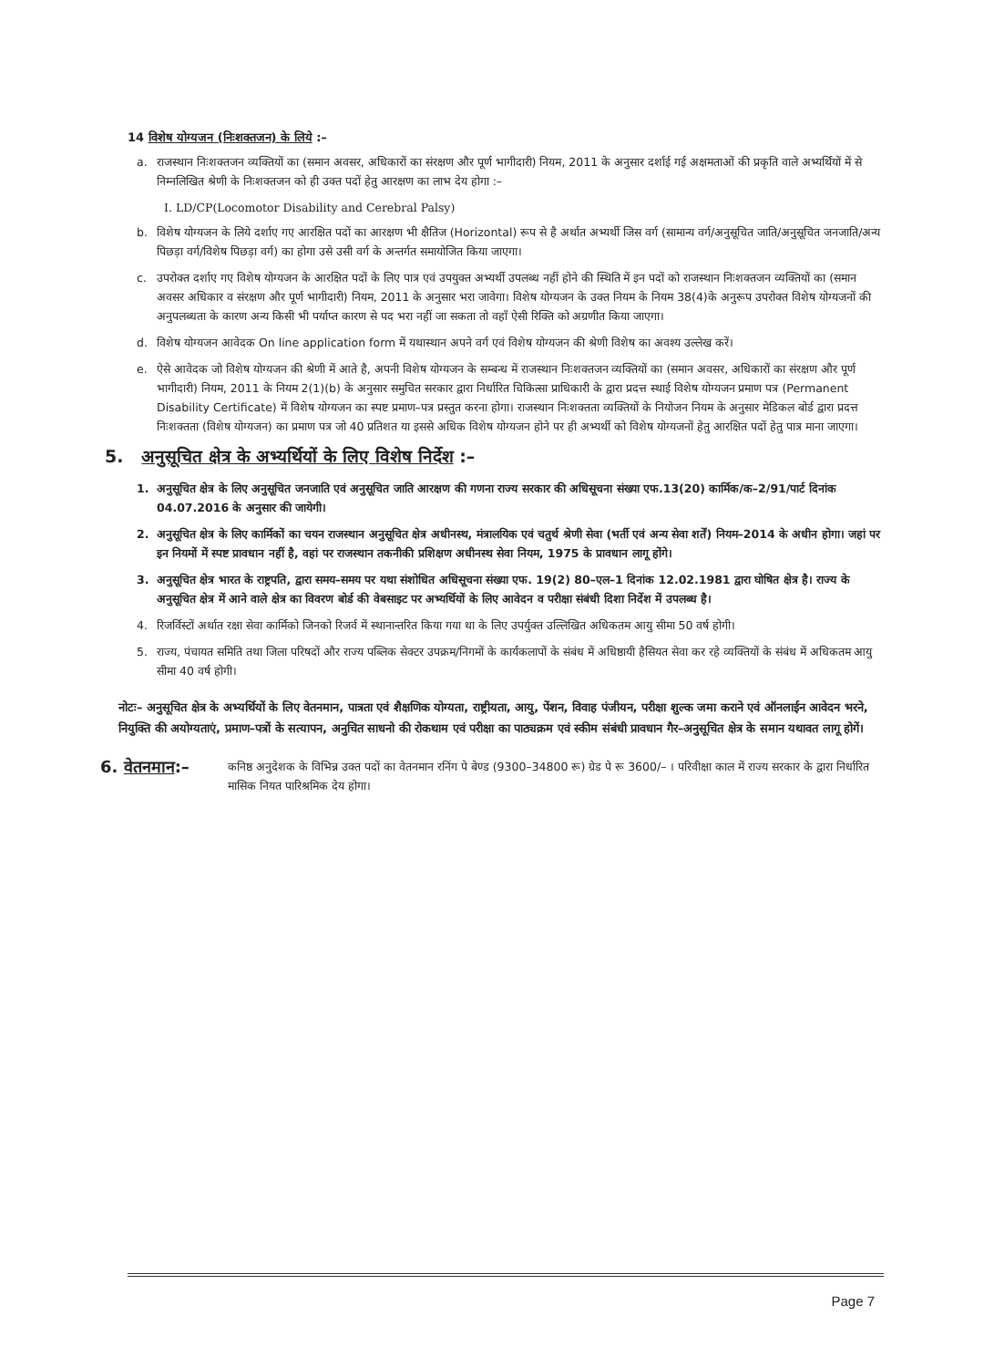14 विशेष योग्यजन (निःशक्तजन) के लिये :–
a. राजस्थान निःशक्तजन व्यक्तियों का (समान अवसर, अधिकारों का संरक्षण और पूर्ण भागीदारी) नियम, 2011 के अनुसार दर्शाई गई अक्षमताओं की प्रकृति वाले अभ्यर्थियों में से निम्नलिखित श्रेणी के निःशक्तजन को ही उक्त पदों हेतु आरक्षण का लाभ देय होगा :–
I. LD/CP(Locomotor Disability and Cerebral Palsy)
b. विशेष योग्यजन के लिये दर्शाए गए आरक्षित पदों का आरक्षण भी क्षैतिज (Horizontal) रूप से है अर्थात अभ्यर्थी जिस वर्ग (सामान्य वर्ग/अनुसूचित जाति/अनुसूचित जनजाति/अन्य पिछड़ा वर्ग/विशेष पिछड़ा वर्ग) का होगा उसे उसी वर्ग के अन्तर्गत समायोजित किया जाएगा।
c. उपरोक्त दर्शाए गए विशेष योग्यजन के आरक्षित पदों के लिए पात्र एवं उपयुक्त अभ्यर्थी उपलब्ध नहीं होने की स्थिति में इन पदों को राजस्थान निःशक्तजन व्यक्तियों का (समान अवसर अधिकार व संरक्षण और पूर्ण भागीदारी) नियम, 2011 के अनुसार भरा जावेगा। विशेष योग्यजन के उक्त नियम के नियम 38(4)के अनुरूप उपरोक्त विशेष योग्यजनों की अनुपलब्धता के कारण अन्य किसी भी पर्याप्त कारण से पद भरा नहीं जा सकता तो वहाँ ऐसी रिक्ति को अग्रणीत किया जाएगा।
d. विशेष योग्यजन आवेदक On line application form में यथास्थान अपने वर्ग एवं विशेष योग्यजन की श्रेणी विशेष का अवश्य उल्लेख करें।
e. ऐसे आवेदक जो विशेष योग्यजन की श्रेणी में आते है, अपनी विशेष योग्यजन के सम्बन्ध में राजस्थान निःशक्तजन व्यक्तियों का (समान अवसर, अधिकारों का संरक्षण और पूर्ण भागीदारी) नियम, 2011 के नियम 2(1)(b) के अनुसार समुचित सरकार द्वारा निर्धारित चिकित्सा प्राधिकारी के द्वारा प्रदत्त स्थाई विशेष योग्यजन प्रमाण पत्र (Permanent Disability Certificate) में विशेष योग्यजन का स्पष्ट प्रमाण–पत्र प्रस्तुत करना होगा। राजस्थान निःशक्तता व्यक्तियों के नियोजन नियम के अनुसार मेडिकल बोर्ड द्वारा प्रदत्त निःशक्तता (विशेष योग्यजन) का प्रमाण पत्र जो 40 प्रतिशत या इससे अधिक विशेष योग्यजन होने पर ही अभ्यर्थी को विशेष योग्यजनों हेतु आरक्षित पदों हेतु पात्र माना जाएगा।
5. अनुसूचित क्षेत्र के अभ्यर्थियों के लिए विशेष निर्देश :–
1. अनुसूचित क्षेत्र के लिए अनुसूचित जनजाति एवं अनुसूचित जाति आरक्षण की गणना राज्य सरकार की अधिसूचना संख्या एफ.13(20) कार्मिक/क–2/91/पार्ट दिनांक 04.07.2016 के अनुसार की जायेगी।
2. अनुसूचित क्षेत्र के लिए कार्मिकों का चयन राजस्थान अनुसूचित क्षेत्र अधीनस्थ, मंत्रालयिक एवं चतुर्थ श्रेणी सेवा (भर्ती एवं अन्य सेवा शर्तें) नियम–2014 के अधीन होगा। जहां पर इन नियमों में स्पष्ट प्रावधान नहीं है, वहां पर राजस्थान तकनीकी प्रशिक्षण अधीनस्थ सेवा नियम, 1975 के प्रावधान लागू होंगे।
3. अनुसूचित क्षेत्र भारत के राष्ट्रपति, द्वारा समय–समय पर यथा संशोधित अधिसूचना संख्या एफ. 19(2) 80–एल–1 दिनांक 12.02.1981 द्वारा घोषित क्षेत्र है। राज्य के अनुसूचित क्षेत्र में आने वाले क्षेत्र का विवरण बोर्ड की वेबसाइट पर अभ्यर्थियों के लिए आवेदन व परीक्षा संबंधी दिशा निर्देश में उपलब्ध है।
4. रिजर्विस्टों अर्थात रक्षा सेवा कार्मिको जिनको रिजर्व में स्थानान्तरित किया गया था के लिए उपर्युक्त उल्लिखित अधिकतम आयु सीमा 50 वर्ष होगी।
5. राज्य, पंचायत समिति तथा जिला परिषदों और राज्य पब्लिक सेक्टर उपक्रम/निगमों के कार्यकलापों के संबंध में अधिष्ठायी हैसियत सेवा कर रहे व्यक्तियों के संबंध में अधिकतम आयु सीमा 40 वर्ष होगी।
नोटः– अनुसूचित क्षेत्र के अभ्यर्थियों के लिए वेतनमान, पात्रता एवं शैक्षणिक योग्यता, राष्ट्रीयता, आयु, पेंशन, विवाह पंजीयन, परीक्षा शुल्क जमा कराने एवं ऑनलाईन आवेदन भरने, नियुक्ति की अयोग्यताएं, प्रमाण–पत्रों के सत्यापन, अनुचित साधनो की रोकथाम एवं परीक्षा का पाठ्यक्रम एवं स्कीम संबंधी प्रावधान गैर–अनुसूचित क्षेत्र के समान यथावत लागू होगें।
6. वेतनमान:– कनिष्ठ अनुदेशक के विभिन्न उक्त पदों का वेतनमान रनिंग पे बेण्ड (9300–34800 रू) ग्रेड पे रू 3600/– । परिवीक्षा काल में राज्य सरकार के द्वारा निर्धारित मासिक नियत पारिश्रमिक देय होगा।
Page 7